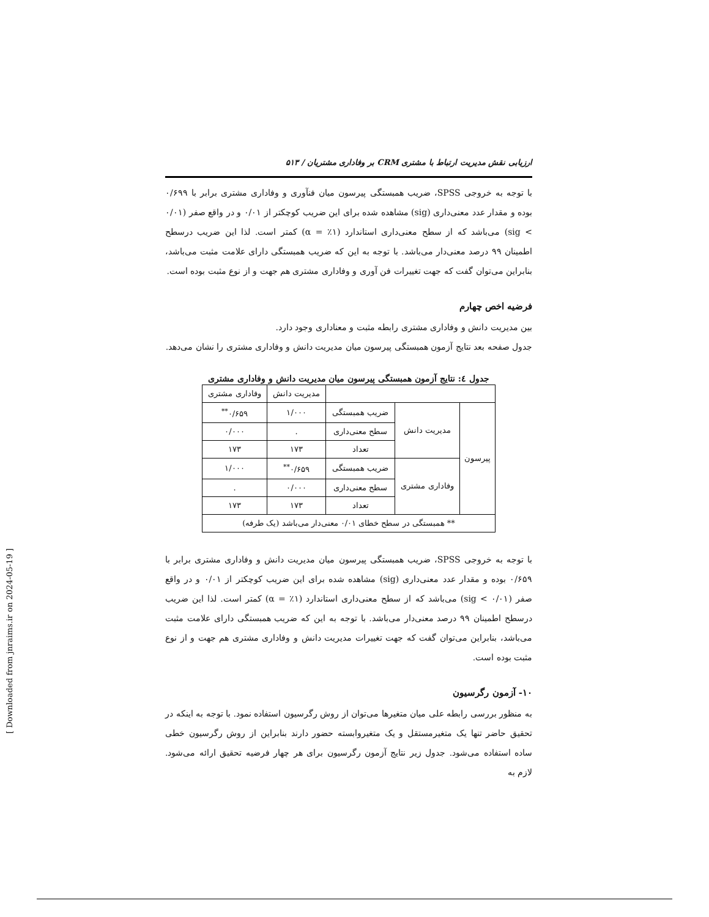ارزیابی نقش مدیریت ارتباط با مشتری CRM بر وفاداری مشتریان / ۵۱۳
با توجه به خروجی SPSS، ضریب همبستگی پیرسون میان فنآوری و وفاداری مشتری برابر با ۰/۶۹۹ بوده و مقدار عدد معنی‌داری (sig) مشاهده شده برای این ضریب کوچکتر از ۰/۰۱ و در واقع صفر (۰/۰۱ > sig) می‌باشد که از سطح معنی‌داری استاندارد (۱٪ = α) کمتر است. لذا این ضریب درسطح اطمینان ۹۹ درصد معنی‌دار می‌باشد. با توجه به این که ضریب همبستگی دارای علامت مثبت می‌باشد، بنابراین می‌توان گفت که جهت تغییرات فن آوری و وفاداری مشتری هم جهت و از نوع مثبت بوده است.
فرضیه اخص چهارم
بین مدیریت دانش و وفاداری مشتری رابطه مثبت و معناداری وجود دارد.
جدول صفحه بعد نتایج آزمون همبستگی پیرسون میان مدیریت دانش و وفاداری مشتری را نشان می‌دهد.
جدول ٤: نتایج آزمون همبستگی پیرسون میان مدیریت دانش و وفاداری مشتری
| | | | مدیریت دانش | وفاداری مشتری |
| پیرسون | مدیریت دانش | ضریب همبستگی | ۱/۰۰۰ | ۰/۶۵۹<sup>**</sup> |
| | | سطح معنی‌داری | . | ۰/۰۰۰ |
| | | تعداد | ۱۷۳ | ۱۷۳ |
| | وفاداری مشتری | ضریب همبستگی | ۰/۶۵۹<sup>**</sup> | ۱/۰۰۰ |
| | | سطح معنی‌داری | ۰/۰۰۰ | . |
| | | تعداد | ۱۷۳ | ۱۷۳ |
| ** همبستگی در سطح خطای ۰/۰۱ معنی‌دار می‌باشد (یک طرفه) | | | | |
با توجه به خروجی SPSS، ضریب همبستگی پیرسون میان مدیریت دانش و وفاداری مشتری برابر با ۰/۶۵۹ بوده و مقدار عدد معنی‌داری (sig) مشاهده شده برای این ضریب کوچکتر از ۰/۰۱ و در واقع صفر (۰/۰۱ > sig) می‌باشد که از سطح معنی‌داری استاندارد (۱٪ = α) کمتر است. لذا این ضریب درسطح اطمینان ۹۹ درصد معنی‌دار می‌باشد. با توجه به این که ضریب همبستگی دارای علامت مثبت می‌باشد، بنابراین می‌توان گفت که جهت تغییرات مدیریت دانش و وفاداری مشتری هم جهت و از نوع مثبت بوده است.
۱۰- آزمون رگرسیون
به منظور بررسی رابطه علی میان متغیرها می‌توان از روش رگرسیون استفاده نمود. با توجه به اینکه در تحقیق حاضر تنها یک متغیرمستقل و یک متغیروابسته حضور دارند بنابراین از روش رگرسیون خطی ساده استفاده می‌شود. جدول زیر نتایج آزمون رگرسیون برای هر چهار فرضیه تحقیق ارائه می‌شود. لازم به
[ Downloaded from jnraims.ir on 2024-05-19 ]